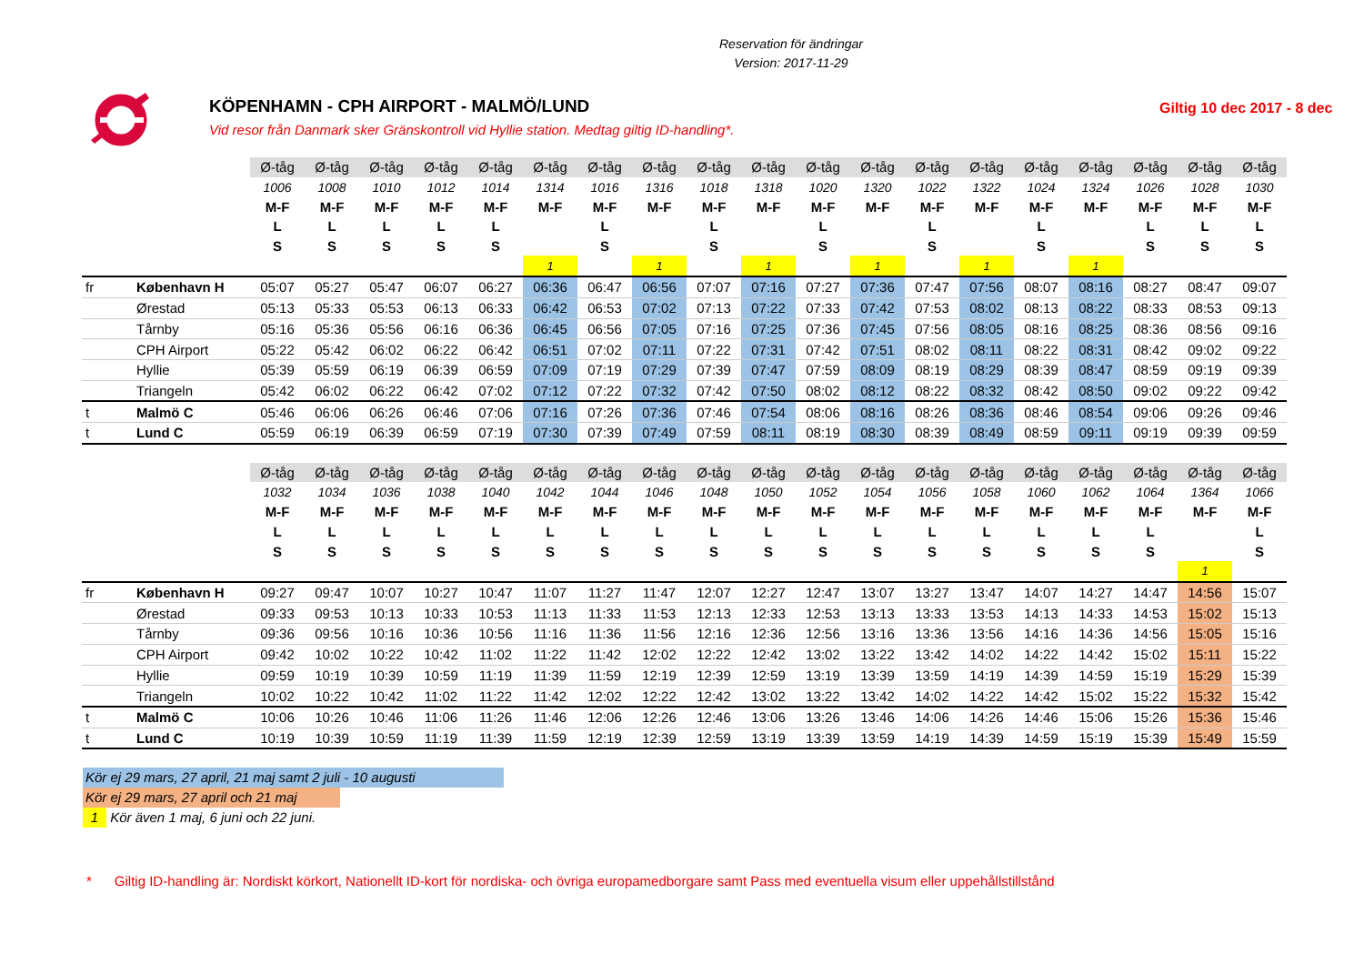Reservation för ändringar
Version: 2017-11-29
KÖPENHAMN - CPH AIRPORT - MALMÖ/LUND
Vid resor från Danmark sker Gränskontroll vid Hyllie station. Medtag giltig ID-handling*.
Giltig 10 dec 2017 - 8 dec
| | | Ø-tåg | Ø-tåg | Ø-tåg | Ø-tåg | Ø-tåg | Ø-tåg | Ø-tåg | Ø-tåg | Ø-tåg | Ø-tåg | Ø-tåg | Ø-tåg | Ø-tåg | Ø-tåg | Ø-tåg | Ø-tåg | Ø-tåg | Ø-tåg | Ø-tåg |
| | | 1006 | 1008 | 1010 | 1012 | 1014 | 1314 | 1016 | 1316 | 1018 | 1318 | 1020 | 1320 | 1022 | 1322 | 1024 | 1324 | 1026 | 1028 | 1030 |
| | | M-F | M-F | M-F | M-F | M-F | M-F | M-F | M-F | M-F | M-F | M-F | M-F | M-F | M-F | M-F | M-F | M-F | M-F | M-F |
| | | L | L | L | L | L | | L | | L | | L | | L | | L | | L | L | L |
| | | S | S | S | S | S | | S | | S | | S | | S | | S | | S | S | S |
| | | | | | | | 1 | | 1 | | 1 | | 1 | | 1 | | 1 | | | |
| fr | København H | 05:07 | 05:27 | 05:47 | 06:07 | 06:27 | 06:36 | 06:47 | 06:56 | 07:07 | 07:16 | 07:27 | 07:36 | 07:47 | 07:56 | 08:07 | 08:16 | 08:27 | 08:47 | 09:07 |
| | Ørestad | 05:13 | 05:33 | 05:53 | 06:13 | 06:33 | 06:42 | 06:53 | 07:02 | 07:13 | 07:22 | 07:33 | 07:42 | 07:53 | 08:02 | 08:13 | 08:22 | 08:33 | 08:53 | 09:13 |
| | Tårnby | 05:16 | 05:36 | 05:56 | 06:16 | 06:36 | 06:45 | 06:56 | 07:05 | 07:16 | 07:25 | 07:36 | 07:45 | 07:56 | 08:05 | 08:16 | 08:25 | 08:36 | 08:56 | 09:16 |
| | CPH Airport | 05:22 | 05:42 | 06:02 | 06:22 | 06:42 | 06:51 | 07:02 | 07:11 | 07:22 | 07:31 | 07:42 | 07:51 | 08:02 | 08:11 | 08:22 | 08:31 | 08:42 | 09:02 | 09:22 |
| | Hyllie | 05:39 | 05:59 | 06:19 | 06:39 | 06:59 | 07:09 | 07:19 | 07:29 | 07:39 | 07:47 | 07:59 | 08:09 | 08:19 | 08:29 | 08:39 | 08:47 | 08:59 | 09:19 | 09:39 |
| | Triangeln | 05:42 | 06:02 | 06:22 | 06:42 | 07:02 | 07:12 | 07:22 | 07:32 | 07:42 | 07:50 | 08:02 | 08:12 | 08:22 | 08:32 | 08:42 | 08:50 | 09:02 | 09:22 | 09:42 |
| t | Malmö C | 05:46 | 06:06 | 06:26 | 06:46 | 07:06 | 07:16 | 07:26 | 07:36 | 07:46 | 07:54 | 08:06 | 08:16 | 08:26 | 08:36 | 08:46 | 08:54 | 09:06 | 09:26 | 09:46 |
| t | Lund C | 05:59 | 06:19 | 06:39 | 06:59 | 07:19 | 07:30 | 07:39 | 07:49 | 07:59 | 08:11 | 08:19 | 08:30 | 08:39 | 08:49 | 08:59 | 09:11 | 09:19 | 09:39 | 09:59 |
| | | Ø-tåg | Ø-tåg | Ø-tåg | Ø-tåg | Ø-tåg | Ø-tåg | Ø-tåg | Ø-tåg | Ø-tåg | Ø-tåg | Ø-tåg | Ø-tåg | Ø-tåg | Ø-tåg | Ø-tåg | Ø-tåg | Ø-tåg | Ø-tåg | Ø-tåg |
| | | 1032 | 1034 | 1036 | 1038 | 1040 | 1042 | 1044 | 1046 | 1048 | 1050 | 1052 | 1054 | 1056 | 1058 | 1060 | 1062 | 1064 | 1364 | 1066 |
| | | M-F | M-F | M-F | M-F | M-F | M-F | M-F | M-F | M-F | M-F | M-F | M-F | M-F | M-F | M-F | M-F | M-F | M-F | M-F |
| | | L | L | L | L | L | L | L | L | L | L | L | L | L | L | L | L | L | | L |
| | | S | S | S | S | S | S | S | S | S | S | S | S | S | S | S | S | S | | S |
| | | | | | | | | | | | | | | | | | | | 1 | |
| fr | København H | 09:27 | 09:47 | 10:07 | 10:27 | 10:47 | 11:07 | 11:27 | 11:47 | 12:07 | 12:27 | 12:47 | 13:07 | 13:27 | 13:47 | 14:07 | 14:27 | 14:47 | 14:56 | 15:07 |
| | Ørestad | 09:33 | 09:53 | 10:13 | 10:33 | 10:53 | 11:13 | 11:33 | 11:53 | 12:13 | 12:33 | 12:53 | 13:13 | 13:33 | 13:53 | 14:13 | 14:33 | 14:53 | 15:02 | 15:13 |
| | Tårnby | 09:36 | 09:56 | 10:16 | 10:36 | 10:56 | 11:16 | 11:36 | 11:56 | 12:16 | 12:36 | 12:56 | 13:16 | 13:36 | 13:56 | 14:16 | 14:36 | 14:56 | 15:05 | 15:16 |
| | CPH Airport | 09:42 | 10:02 | 10:22 | 10:42 | 11:02 | 11:22 | 11:42 | 12:02 | 12:22 | 12:42 | 13:02 | 13:22 | 13:42 | 14:02 | 14:22 | 14:42 | 15:02 | 15:11 | 15:22 |
| | Hyllie | 09:59 | 10:19 | 10:39 | 10:59 | 11:19 | 11:39 | 11:59 | 12:19 | 12:39 | 12:59 | 13:19 | 13:39 | 13:59 | 14:19 | 14:39 | 14:59 | 15:19 | 15:29 | 15:39 |
| | Triangeln | 10:02 | 10:22 | 10:42 | 11:02 | 11:22 | 11:42 | 12:02 | 12:22 | 12:42 | 13:02 | 13:22 | 13:42 | 14:02 | 14:22 | 14:42 | 15:02 | 15:22 | 15:32 | 15:42 |
| t | Malmö C | 10:06 | 10:26 | 10:46 | 11:06 | 11:26 | 11:46 | 12:06 | 12:26 | 12:46 | 13:06 | 13:26 | 13:46 | 14:06 | 14:26 | 14:46 | 15:06 | 15:26 | 15:36 | 15:46 |
| t | Lund C | 10:19 | 10:39 | 10:59 | 11:19 | 11:39 | 11:59 | 12:19 | 12:39 | 12:59 | 13:19 | 13:39 | 13:59 | 14:19 | 14:39 | 14:59 | 15:19 | 15:39 | 15:49 | 15:59 |
Kör ej 29 mars, 27 april, 21 maj samt 2 juli - 10 augusti
Kör ej 29 mars, 27 april och 21 maj
1
Kör även 1 maj, 6 juni och 22 juni.
* Giltig ID-handling är: Nordiskt körkort, Nationellt ID-kort för nordiska- och övriga europamedborgare samt Pass med eventuella visum eller uppehållstillstånd